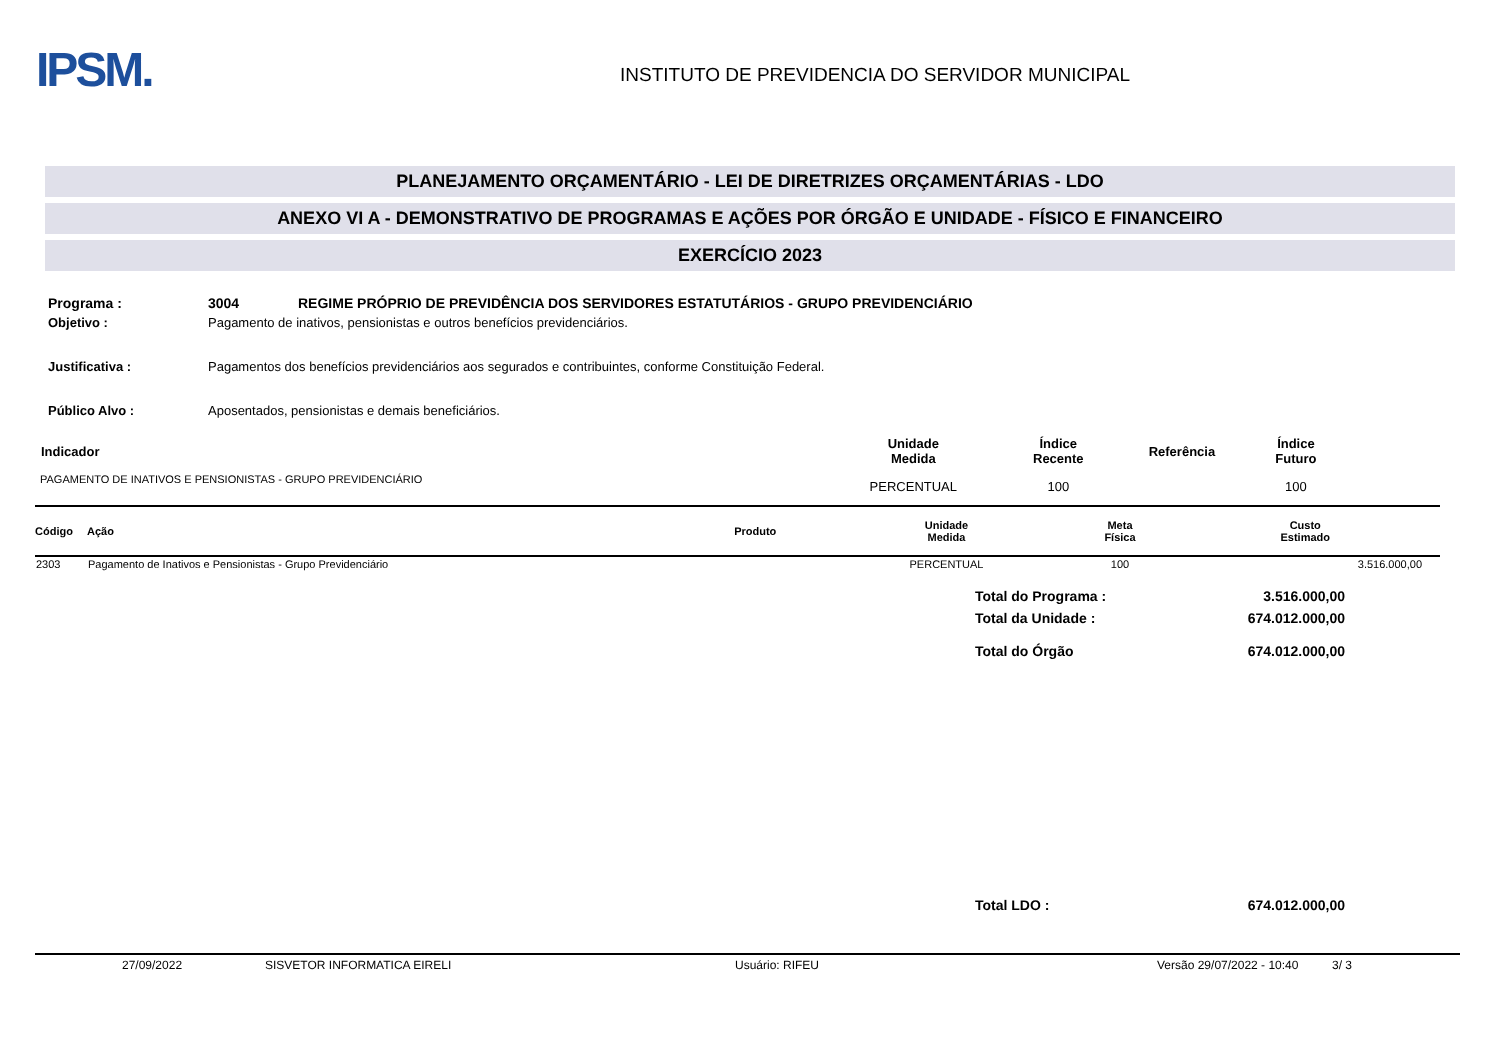IPSM.
INSTITUTO DE PREVIDENCIA DO SERVIDOR MUNICIPAL
PLANEJAMENTO ORÇAMENTÁRIO - LEI DE DIRETRIZES ORÇAMENTÁRIAS - LDO
ANEXO VI A - DEMONSTRATIVO DE PROGRAMAS E AÇÕES POR ÓRGÃO E UNIDADE - FÍSICO E FINANCEIRO
EXERCÍCIO 2023
| Programa : | 3004 REGIME PRÓPRIO DE PREVIDÊNCIA DOS SERVIDORES ESTATUTÁRIOS - GRUPO PREVIDENCIÁRIO |
| Objetivo : | Pagamento de inativos, pensionistas e outros benefícios previdenciários. |
| Justificativa : | Pagamentos dos benefícios previdenciários aos segurados e contribuintes, conforme Constituição Federal. |
| Público Alvo : | Aposentados, pensionistas e demais beneficiários. |
| Indicador | Unidade Medida | Índice Recente | Referência | Índice Futuro |
| --- | --- | --- | --- | --- |
| PAGAMENTO DE INATIVOS E PENSIONISTAS - GRUPO PREVIDENCIÁRIO | PERCENTUAL | 100 | | 100 |
| Código | Ação | Produto | Unidade Medida | Meta Física | Custo Estimado |
| --- | --- | --- | --- | --- | --- |
| 2303 | Pagamento de Inativos e Pensionistas - Grupo Previdenciário | | PERCENTUAL | 100 | 3.516.000,00 |
| Total do Programa : | 3.516.000,00 |
| Total da Unidade : | 674.012.000,00 |
| Total do Órgão | 674.012.000,00 |
| Total LDO : | 674.012.000,00 |
27/09/2022 SISVETOR INFORMATICA EIRELI Usuário: RIFEU Versão 29/07/2022 - 10:40 3/ 3